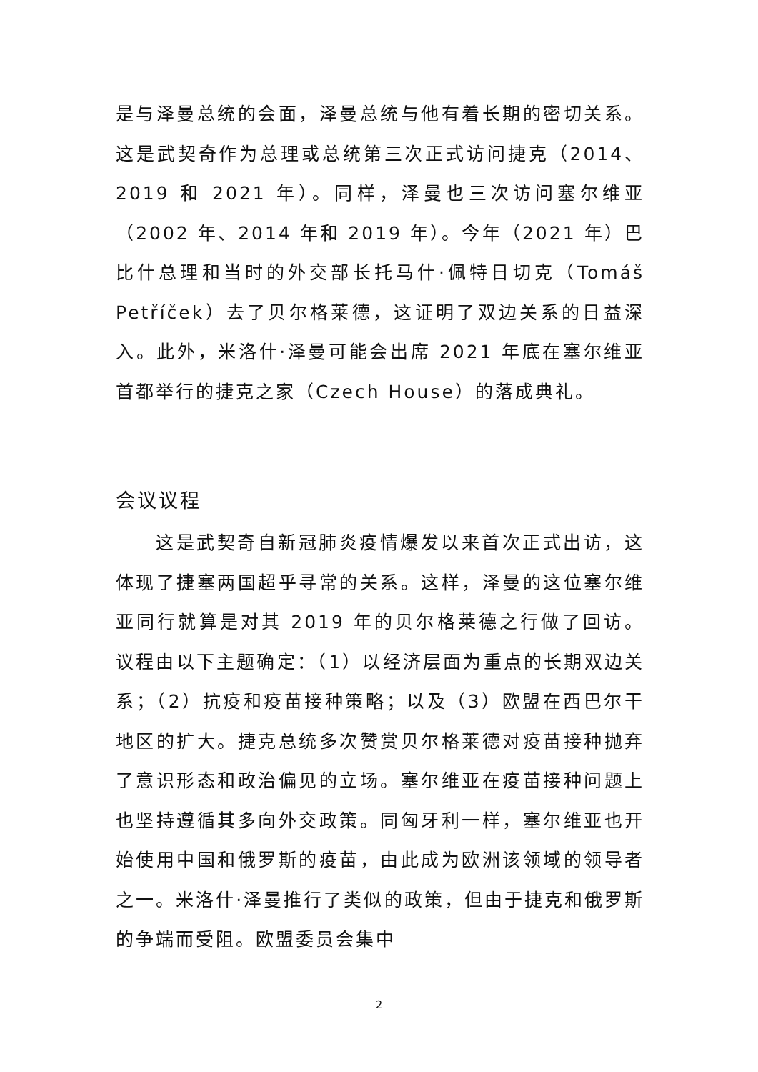是与泽曼总统的会面，泽曼总统与他有着长期的密切关系。这是武契奇作为总理或总统第三次正式访问捷克（2014、2019 和 2021 年）。同样，泽曼也三次访问塞尔维亚（2002 年、2014 年和 2019 年）。今年（2021 年）巴比什总理和当时的外交部长托马什·佩特日切克（Tomáš Petříček）去了贝尔格莱德，这证明了双边关系的日益深入。此外，米洛什·泽曼可能会出席 2021 年底在塞尔维亚首都举行的捷克之家（Czech House）的落成典礼。
会议议程
这是武契奇自新冠肺炎疫情爆发以来首次正式出访，这体现了捷塞两国超乎寻常的关系。这样，泽曼的这位塞尔维亚同行就算是对其 2019 年的贝尔格莱德之行做了回访。议程由以下主题确定：（1）以经济层面为重点的长期双边关系；（2）抗疫和疫苗接种策略；以及（3）欧盟在西巴尔干地区的扩大。捷克总统多次赞赏贝尔格莱德对疫苗接种抛弃了意识形态和政治偏见的立场。塞尔维亚在疫苗接种问题上也坚持遵循其多向外交政策。同匈牙利一样，塞尔维亚也开始使用中国和俄罗斯的疫苗，由此成为欧洲该领域的领导者之一。米洛什·泽曼推行了类似的政策，但由于捷克和俄罗斯的争端而受阻。欧盟委员会集中
2